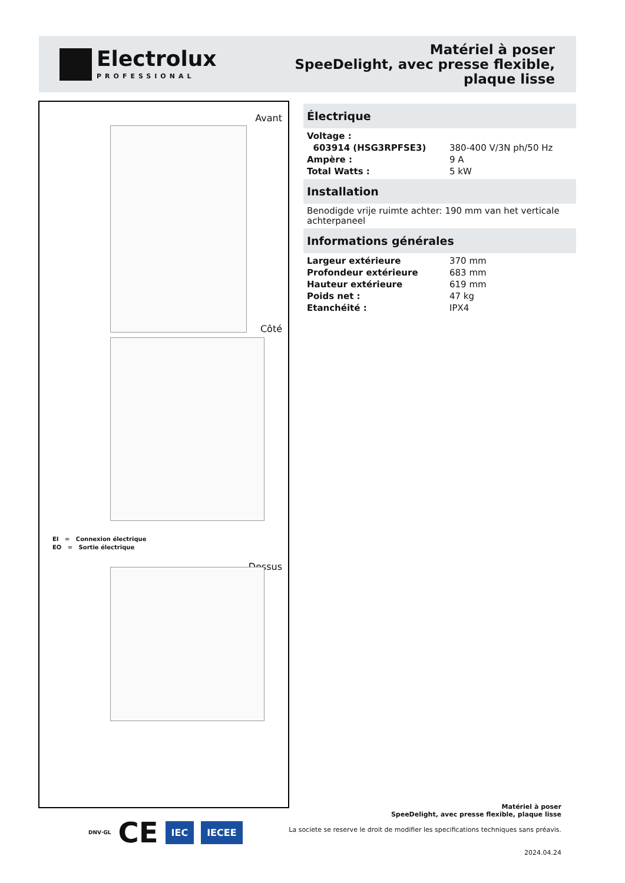Electrolux
PROFESSIONAL
Matériel à poser
SpeeDelight, avec presse flexible,
plaque lisse
Avant
Côté
EI = Connexion électrique
EO = Sortie électrique
Dessus
Électrique
| Voltage : | |
| 603914 (HSG3RPFSE3) | 380-400 V/3N ph/50 Hz |
| Ampère : | 9 A |
| Total Watts : | 5 kW |
Installation
Benodigde vrije ruimte achter: 190 mm van het verticale achterpaneel
Informations générales
| Largeur extérieure | 370 mm |
| Profondeur extérieure | 683 mm |
| Hauteur extérieure | 619 mm |
| Poids net : | 47 kg |
| Etanchéité : | IPX4 |
DNV·GL CE IEC IECEE
Matériel à poser
SpeeDelight, avec presse flexible, plaque lisse
La societe se reserve le droit de modifier les specifications techniques sans préavis.
2024.04.24